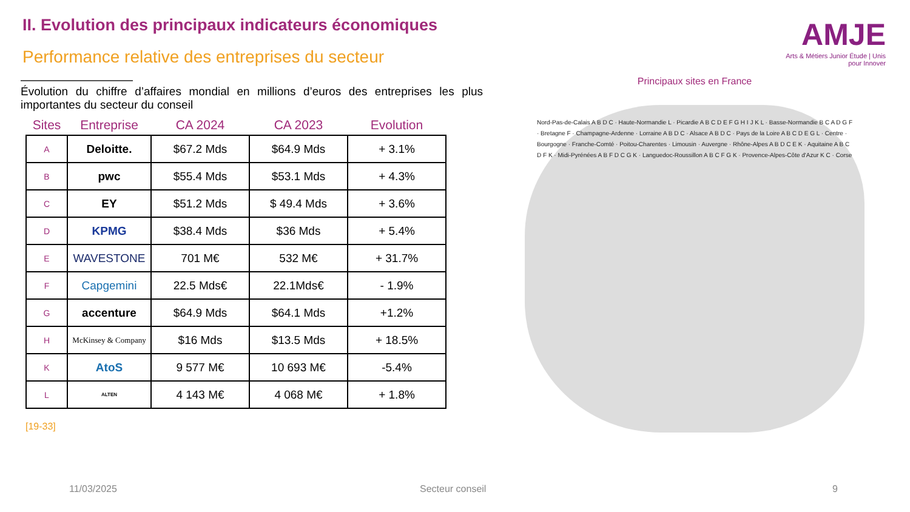II. Evolution des principaux indicateurs économiques
Performance relative des entreprises du secteur
AMJE
Arts & Métiers Junior Étude | Unis pour Innover
Évolution du chiffre d’affaires mondial en millions d’euros des entreprises les plus importantes du secteur du conseil
| Sites | Entreprise | CA 2024 | CA 2023 | Evolution |
| --- | --- | --- | --- | --- |
| A | Deloitte. | $67.2 Mds | $64.9 Mds | + 3.1% |
| B | pwc | $55.4 Mds | $53.1 Mds | + 4.3% |
| C | EY | $51.2 Mds | $ 49.4 Mds | + 3.6% |
| D | KPMG | $38.4 Mds | $36 Mds | + 5.4% |
| E | WAVESTONE | 701 M€ | 532 M€ | + 31.7% |
| F | Capgemini | 22.5 Mds€ | 22.1Mds€ | - 1.9% |
| G | accenture | $64.9 Mds | $64.1 Mds | +1.2% |
| H | McKinsey & Company | $16 Mds | $13.5 Mds | + 18.5% |
| K | AtoS | 9 577 M€ | 10 693 M€ | -5.4% |
| L | ALTEN | 4 143 M€ | 4 068 M€ | + 1.8% |
[19-33]
Principaux sites en France
Nord-Pas-de-Calais A B D C · Haute-Normandie L · Picardie A B C D E F G H I J K L · Basse-Normandie B C A D G F · Bretagne F · Champagne-Ardenne · Lorraine A B D C · Alsace A B D C · Pays de la Loire A B C D E G L · Centre · Bourgogne · Franche-Comté · Poitou-Charentes · Limousin · Auvergne · Rhône-Alpes A B D C E K · Aquitaine A B C D F K · Midi-Pyrénées A B F D C G K · Languedoc-Roussillon A B C F G K · Provence-Alpes-Côte d'Azur K C · Corse
11/03/2025 Secteur conseil 9